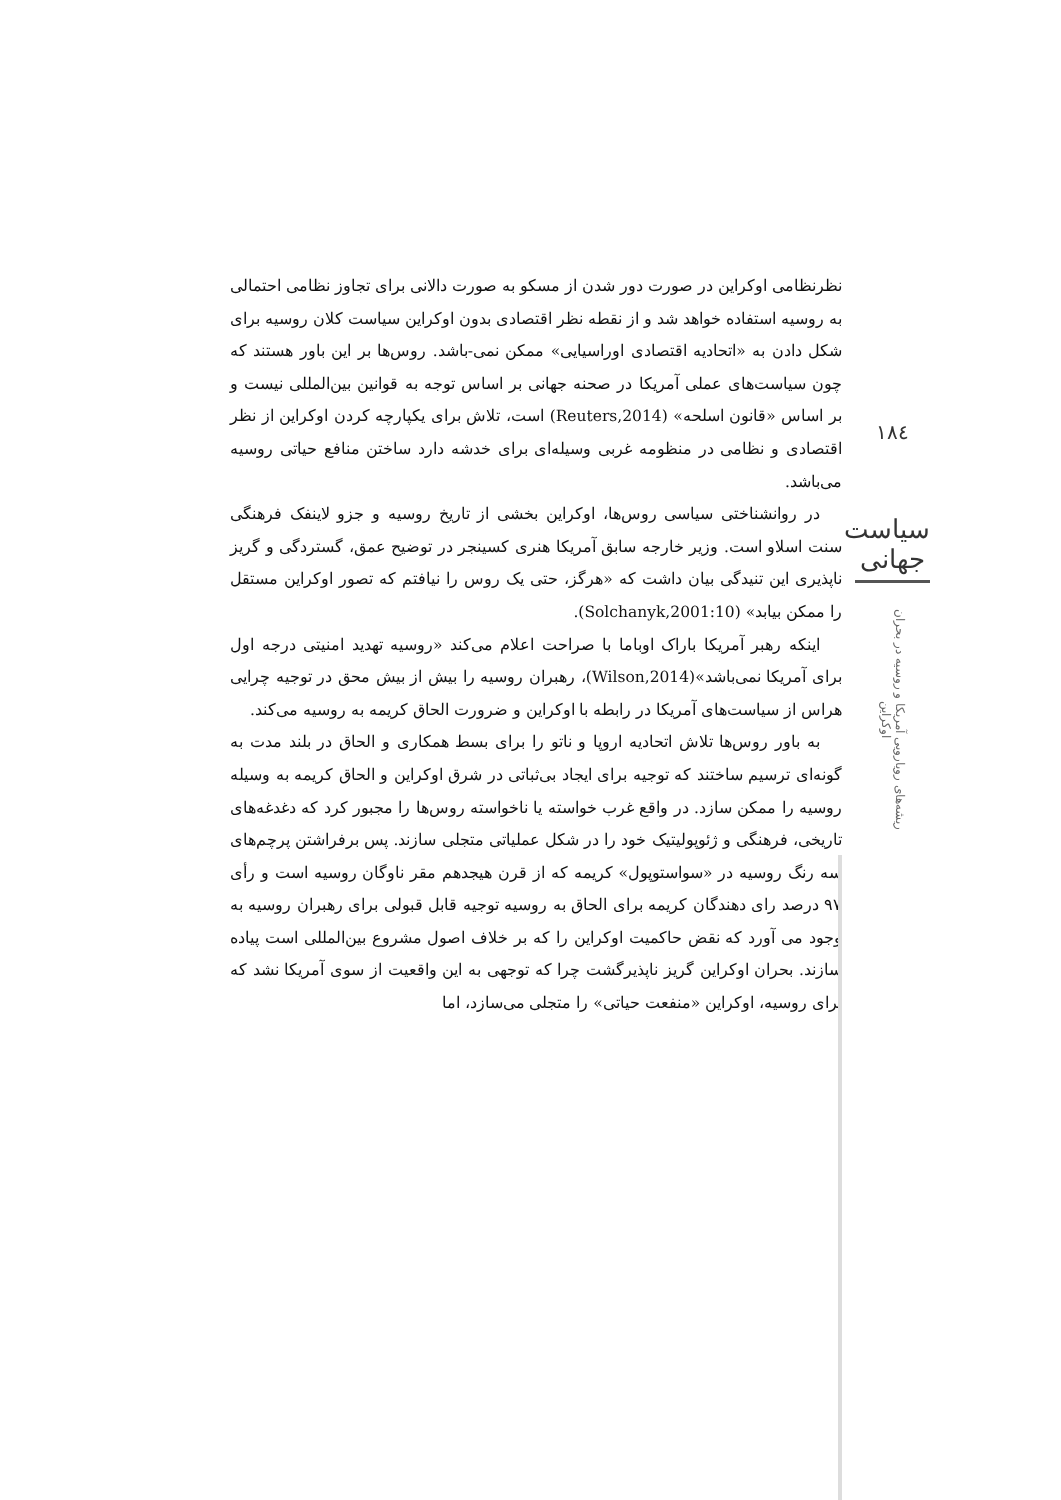نظرنظامی اوکراین در صورت دور شدن از مسکو به صورت دالانی برای تجاوز نظامی احتمالی به روسیه استفاده خواهد شد و از نقطه نظر اقتصادی بدون اوکراین سیاست کلان روسیه برای شکل دادن به «اتحادیه اقتصادی اوراسیایی» ممکن نمی-باشد. روس‌ها بر این باور هستند که چون سیاست‌های عملی آمریکا در صحنه جهانی بر اساس توجه به قوانین بین‌المللی نیست و بر اساس «قانون اسلحه» (Reuters,2014) است، تلاش برای یکپارچه کردن اوکراین از نظر اقتصادی و نظامی در منظومه غربی وسیله‌ای برای خدشه دارد ساختن منافع حیاتی روسیه می‌باشد.
در روانشناختی سیاسی روس‌ها، اوکراین بخشی از تاریخ روسیه و جزو لاینفک فرهنگی سنت اسلاو است. وزیر خارجه سابق آمریکا هنری کسینجر در توضیح عمق، گستردگی و گریز ناپذیری این تنیدگی بیان داشت که «هرگز، حتی یک روس را نیافتم که تصور اوکراین مستقل را ممکن بیابد» (Solchanyk,2001:10).
اینکه رهبر آمریکا باراک اوباما با صراحت اعلام می‌کند «روسیه تهدید امنیتی درجه اول برای آمریکا نمی‌باشد»(Wilson,2014)، رهبران روسیه را بیش از بیش محق در توجیه چرایی هراس از سیاست‌های آمریکا در رابطه با اوکراین و ضرورت الحاق کریمه به روسیه می‌کند.
به باور روس‌ها تلاش اتحادیه اروپا و ناتو را برای بسط همکاری و الحاق در بلند مدت به گونه‌ای ترسیم ساختند که توجیه برای ایجاد بی‌ثباتی در شرق اوکراین و الحاق کریمه به وسیله روسیه را ممکن سازد. در واقع غرب خواسته یا ناخواسته روس‌ها را مجبور کرد که دغدغه‌های تاریخی، فرهنگی و ژئوپولیتیک خود را در شکل عملیاتی متجلی سازند. پس برفراشتن پرچم‌های سه رنگ روسیه در «سواستوپول» کریمه که از قرن هیجدهم مقر ناوگان روسیه است و رأی ۹۷ درصد رای دهندگان کریمه برای الحاق به روسیه توجیه قابل قبولی برای رهبران روسیه به وجود می آورد که نقض حاکمیت اوکراین را که بر خلاف اصول مشروع بین‌المللی است پیاده سازند. بحران اوکراین گریز ناپذیرگشت چرا که توجهی به این واقعیت از سوی آمریکا نشد که برای روسیه، اوکراین «منفعت حیاتی» را متجلی می‌سازد، اما
۱۸٤
سیاست جهانی
ریشه‌های رویارویی آمریکا و روسیه در بحران اوکراین